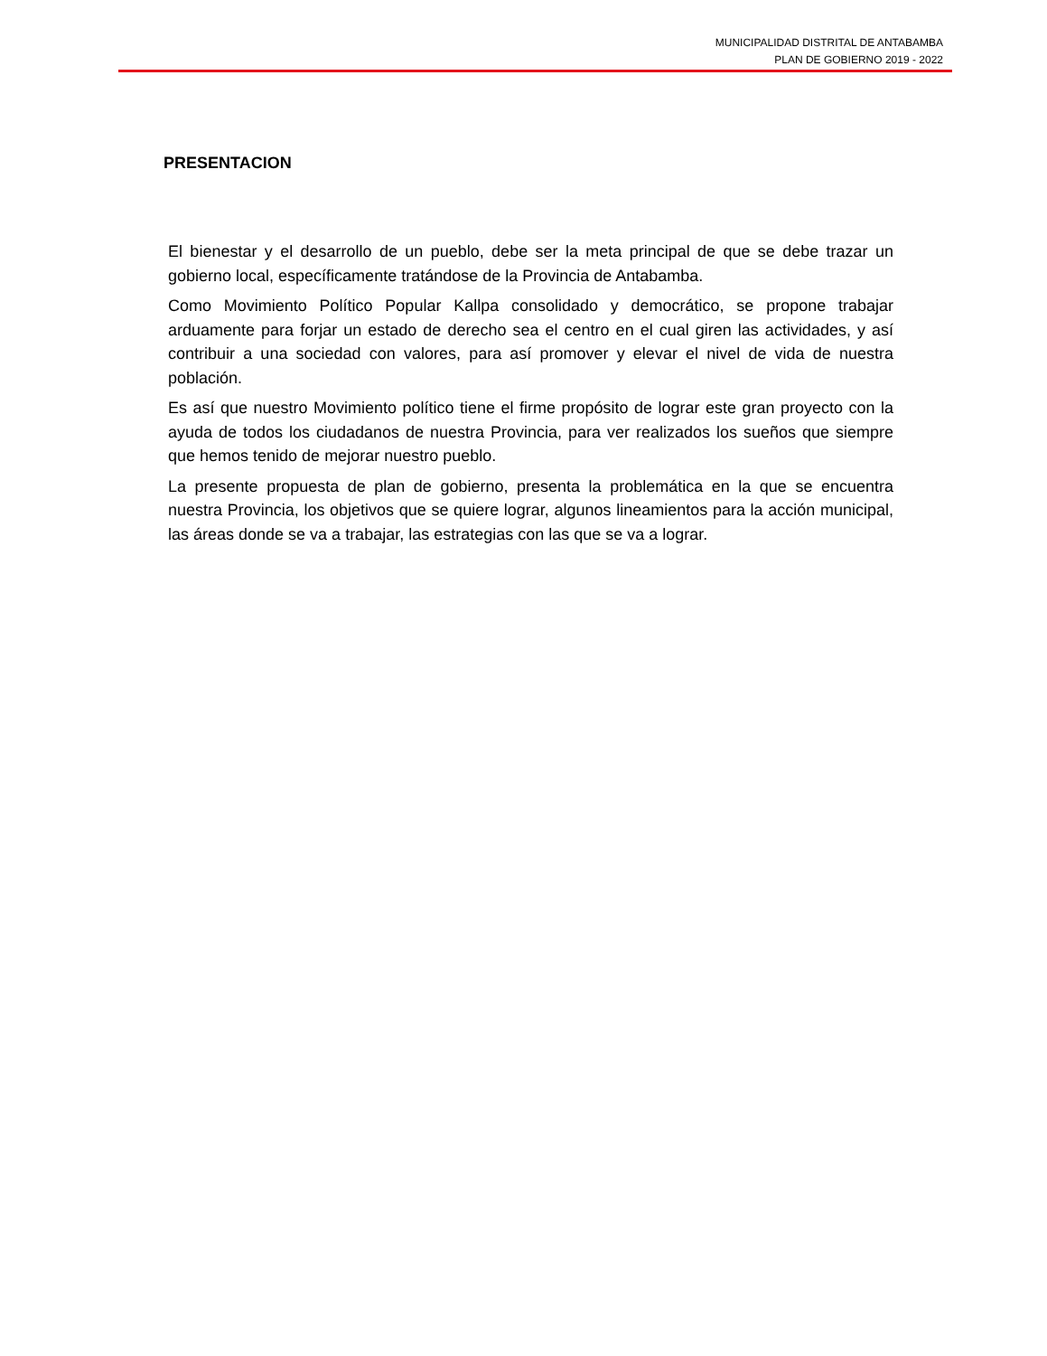MUNICIPALIDAD DISTRITAL DE ANTABAMBA
PLAN DE GOBIERNO 2019 - 2022
PRESENTACION
El bienestar y el desarrollo de un pueblo, debe ser la meta principal de que se debe trazar un gobierno local, específicamente tratándose de la Provincia de Antabamba.
Como Movimiento Político Popular Kallpa consolidado y democrático, se propone trabajar arduamente para forjar un estado de derecho sea el centro en el cual giren las actividades, y así contribuir a una sociedad con valores, para así promover y elevar el nivel de vida de nuestra población.
Es así que nuestro Movimiento político tiene el firme propósito de lograr este gran proyecto con la ayuda de todos los ciudadanos de nuestra Provincia, para ver realizados los sueños que siempre que hemos tenido de mejorar nuestro pueblo.
La presente propuesta de plan de gobierno, presenta la problemática en la que se encuentra nuestra Provincia, los objetivos que se quiere lograr, algunos lineamientos para la acción municipal, las áreas donde se va a trabajar, las estrategias con las que se va a lograr.